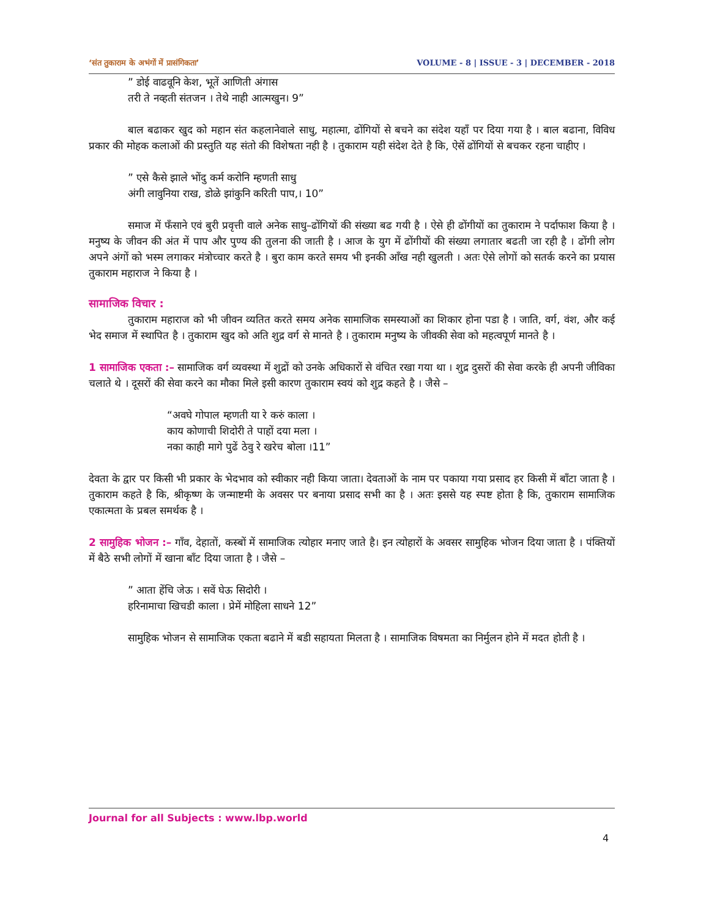‘संत तुकाराम के अभंगों में प्रासंगिकता’ VOLUME - 8 | ISSUE - 3 | DECEMBER - 2018
” डोई वाढवूनि केश, भूतें आणिती अंगास
तरी ते नव्हती संतजन । तेथे नाही आत्मखुन। 9”
बाल बढाकर खुद को महान संत कहलानेवाले साधु, महात्मा, ढोंगियों से बचने का संदेश यहाँ पर दिया गया है । बाल बढाना, विविध प्रकार की मोहक कलाओं की प्रस्तुति यह संतो की विशेषता नही है । तुकाराम यही संदेश देते है कि, ऐसें ढोंगियों से बचकर रहना चाहीए ।
” एसे कैसे झाले भोंदु कर्म करोनि म्हणती साधु
अंगी लावुनिया राख, डोळे झांकुनि करिती पाप,। 10”
समाज में फँसाने एवं बुरी प्रवृत्ती वाले अनेक साधु–ढोंगियों की संख्या बढ गयी है । ऐसे ही ढोंगीयों का तुकाराम ने पर्दाफाश किया है । मनुष्य के जीवन की अंत में पाप और पुण्य की तुलना की जाती है । आज के युग में ढोंगीयों की संख्या लगातार बढती जा रही है । ढोंगी लोग अपने अंगों को भस्म लगाकर मंत्रोच्चार करते है । बुरा काम करते समय भी इनकी आँख नही खुलती । अतः ऐसे लोगों को सतर्क करने का प्रयास तुकाराम महाराज ने किया है ।
सामाजिक विचार :
तुकाराम महाराज को भी जीवन व्यतित करते समय अनेक सामाजिक समस्याओं का शिकार होना पडा है । जाति, वर्ग, वंश, और कई भेद समाज में स्थापित है । तुकाराम खुद को अति शुद्र वर्ग से मानते है । तुकाराम मनुष्य के जीवकी सेवा को महत्वपूर्ण मानते है ।
1 सामाजिक एकता :– सामाजिक वर्ग व्यवस्था में शुद्रों को उनके अधिकारों से वंचित रखा गया था । शुद्र दुसरों की सेवा करके ही अपनी जीविका चलाते थे । दूसरों की सेवा करने का मौका मिले इसी कारण तुकाराम स्वयं को शुद्र कहते है । जैसे –
“अवघे गोपाल म्हणती या रे करुं काला ।
काय कोणाची शिदोरी ते पाहों दया मला ।
नका काही मागे पुढें ठेवु रे खरेच बोला ।11”
देवता के द्वार पर किसी भी प्रकार के भेदभाव को स्वीकार नही किया जाता। देवताओं के नाम पर पकाया गया प्रसाद हर किसी में बाँटा जाता है । तुकाराम कहते है कि, श्रीकृष्ण के जन्माष्टमी के अवसर पर बनाया प्रसाद सभी का है । अतः इससे यह स्पष्ट होता है कि, तुकाराम सामाजिक एकात्मता के प्रबल समर्थक है ।
2 सामुहिक भोजन :– गाँव, देहातों, कस्बों में सामाजिक त्योहार मनाए जाते है। इन त्योहारों के अवसर सामुहिक भोजन दिया जाता है । पंक्तियों में बैठे सभी लोगों में खाना बाँट दिया जाता है । जैसे –
” आता हेंचि जेऊ । सवें घेऊ सिदोरी ।
हरिनामाचा खिचडी काला । प्रेमें मोहिला साधने 12”
सामुहिक भोजन से सामाजिक एकता बढाने में बडी सहायता मिलता है । सामाजिक विषमता का निर्मुलन होने में मदत होती है ।
Journal for all Subjects : www.lbp.world
4